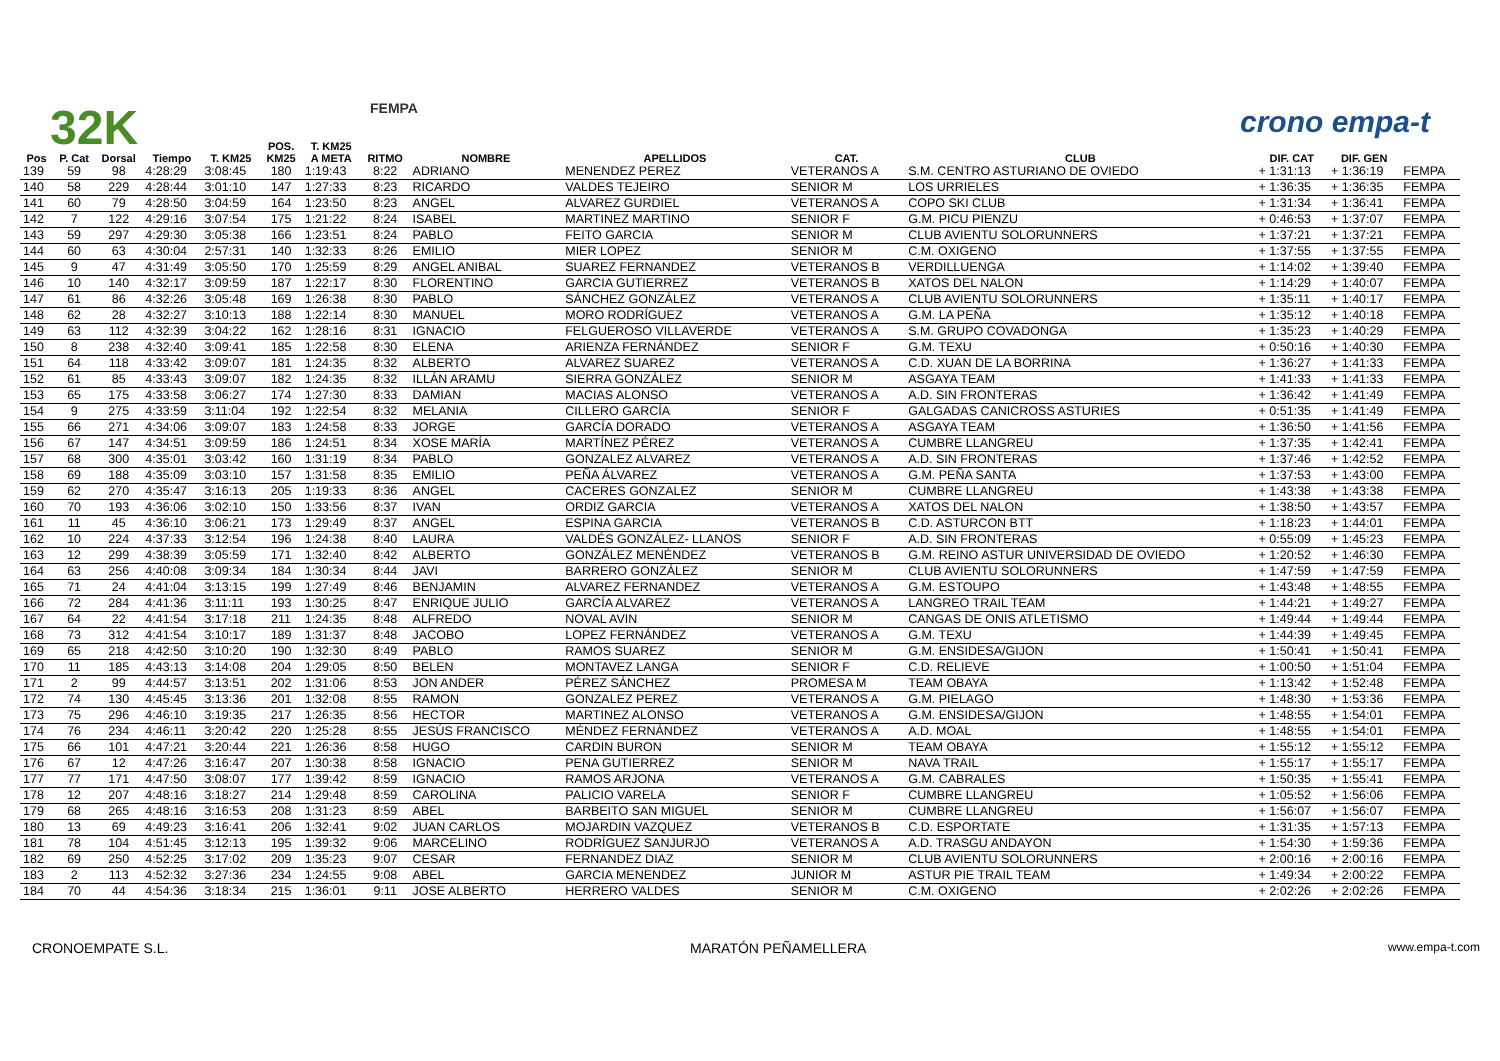32K FEMPA crono empa-t
| | | | | | POS. | T. KM25 | | | | | | | | |
| --- | --- | --- | --- | --- | --- | --- | --- | --- | --- | --- | --- | --- | --- | --- |
| Pos | P. Cat | Dorsal | Tiempo | T. KM25 | KM25 | A META | RITMO | NOMBRE | APELLIDOS | CAT. | CLUB | DIF. CAT | DIF. GEN | |
| 139 | 59 | 98 | 4:28:29 | 3:08:45 | 180 | 1:19:43 | 8:22 | ADRIANO | MENENDEZ PEREZ | VETERANOS A | S.M. CENTRO ASTURIANO DE OVIEDO | + 1:31:13 | + 1:36:19 | FEMPA |
| 140 | 58 | 229 | 4:28:44 | 3:01:10 | 147 | 1:27:33 | 8:23 | RICARDO | VALDES TEJEIRO | SENIOR M | LOS URRIELES | + 1:36:35 | + 1:36:35 | FEMPA |
| 141 | 60 | 79 | 4:28:50 | 3:04:59 | 164 | 1:23:50 | 8:23 | ANGEL | ALVAREZ GURDIEL | VETERANOS A | COPO SKI CLUB | + 1:31:34 | + 1:36:41 | FEMPA |
| 142 | 7 | 122 | 4:29:16 | 3:07:54 | 175 | 1:21:22 | 8:24 | ISABEL | MARTINEZ MARTINO | SENIOR F | G.M. PICU PIENZU | + 0:46:53 | + 1:37:07 | FEMPA |
| 143 | 59 | 297 | 4:29:30 | 3:05:38 | 166 | 1:23:51 | 8:24 | PABLO | FEITO GARCIA | SENIOR M | CLUB AVIENTU SOLORUNNERS | + 1:37:21 | + 1:37:21 | FEMPA |
| 144 | 60 | 63 | 4:30:04 | 2:57:31 | 140 | 1:32:33 | 8:26 | EMILIO | MIER LOPEZ | SENIOR M | C.M. OXIGENO | + 1:37:55 | + 1:37:55 | FEMPA |
| 145 | 9 | 47 | 4:31:49 | 3:05:50 | 170 | 1:25:59 | 8:29 | ANGEL ANIBAL | SUAREZ FERNANDEZ | VETERANOS B | VERDILLUENGA | + 1:14:02 | + 1:39:40 | FEMPA |
| 146 | 10 | 140 | 4:32:17 | 3:09:59 | 187 | 1:22:17 | 8:30 | FLORENTINO | GARCIA GUTIERREZ | VETERANOS B | XATOS DEL NALON | + 1:14:29 | + 1:40:07 | FEMPA |
| 147 | 61 | 86 | 4:32:26 | 3:05:48 | 169 | 1:26:38 | 8:30 | PABLO | SÁNCHEZ GONZÁLEZ | VETERANOS A | CLUB AVIENTU SOLORUNNERS | + 1:35:11 | + 1:40:17 | FEMPA |
| 148 | 62 | 28 | 4:32:27 | 3:10:13 | 188 | 1:22:14 | 8:30 | MANUEL | MORO RODRÍGUEZ | VETERANOS A | G.M. LA PEÑA | + 1:35:12 | + 1:40:18 | FEMPA |
| 149 | 63 | 112 | 4:32:39 | 3:04:22 | 162 | 1:28:16 | 8:31 | IGNACIO | FELGUEROSO VILLAVERDE | VETERANOS A | S.M. GRUPO COVADONGA | + 1:35:23 | + 1:40:29 | FEMPA |
| 150 | 8 | 238 | 4:32:40 | 3:09:41 | 185 | 1:22:58 | 8:30 | ELENA | ARIENZA FERNÁNDEZ | SENIOR F | G.M. TEXU | + 0:50:16 | + 1:40:30 | FEMPA |
| 151 | 64 | 118 | 4:33:42 | 3:09:07 | 181 | 1:24:35 | 8:32 | ALBERTO | ALVAREZ SUAREZ | VETERANOS A | C.D. XUAN DE LA BORRINA | + 1:36:27 | + 1:41:33 | FEMPA |
| 152 | 61 | 85 | 4:33:43 | 3:09:07 | 182 | 1:24:35 | 8:32 | ILLÁN ARAMU | SIERRA GONZÁLEZ | SENIOR M | ASGAYA TEAM | + 1:41:33 | + 1:41:33 | FEMPA |
| 153 | 65 | 175 | 4:33:58 | 3:06:27 | 174 | 1:27:30 | 8:33 | DAMIAN | MACIAS ALONSO | VETERANOS A | A.D. SIN FRONTERAS | + 1:36:42 | + 1:41:49 | FEMPA |
| 154 | 9 | 275 | 4:33:59 | 3:11:04 | 192 | 1:22:54 | 8:32 | MELANIA | CILLERO GARCÍA | SENIOR F | GALGADAS CANICROSS ASTURIES | + 0:51:35 | + 1:41:49 | FEMPA |
| 155 | 66 | 271 | 4:34:06 | 3:09:07 | 183 | 1:24:58 | 8:33 | JORGE | GARCÍA DORADO | VETERANOS A | ASGAYA TEAM | + 1:36:50 | + 1:41:56 | FEMPA |
| 156 | 67 | 147 | 4:34:51 | 3:09:59 | 186 | 1:24:51 | 8:34 | XOSE MARÍA | MARTÍNEZ PÉREZ | VETERANOS A | CUMBRE LLANGREU | + 1:37:35 | + 1:42:41 | FEMPA |
| 157 | 68 | 300 | 4:35:01 | 3:03:42 | 160 | 1:31:19 | 8:34 | PABLO | GONZALEZ ALVAREZ | VETERANOS A | A.D. SIN FRONTERAS | + 1:37:46 | + 1:42:52 | FEMPA |
| 158 | 69 | 188 | 4:35:09 | 3:03:10 | 157 | 1:31:58 | 8:35 | EMILIO | PEÑA ÁLVAREZ | VETERANOS A | G.M. PEÑA SANTA | + 1:37:53 | + 1:43:00 | FEMPA |
| 159 | 62 | 270 | 4:35:47 | 3:16:13 | 205 | 1:19:33 | 8:36 | ANGEL | CACERES GONZALEZ | SENIOR M | CUMBRE LLANGREU | + 1:43:38 | + 1:43:38 | FEMPA |
| 160 | 70 | 193 | 4:36:06 | 3:02:10 | 150 | 1:33:56 | 8:37 | IVAN | ORDIZ GARCIA | VETERANOS A | XATOS DEL NALON | + 1:38:50 | + 1:43:57 | FEMPA |
| 161 | 11 | 45 | 4:36:10 | 3:06:21 | 173 | 1:29:49 | 8:37 | ANGEL | ESPINA GARCIA | VETERANOS B | C.D. ASTURCON BTT | + 1:18:23 | + 1:44:01 | FEMPA |
| 162 | 10 | 224 | 4:37:33 | 3:12:54 | 196 | 1:24:38 | 8:40 | LAURA | VALDÉS GONZÁLEZ- LLANOS | SENIOR F | A.D. SIN FRONTERAS | + 0:55:09 | + 1:45:23 | FEMPA |
| 163 | 12 | 299 | 4:38:39 | 3:05:59 | 171 | 1:32:40 | 8:42 | ALBERTO | GONZÁLEZ MENÉNDEZ | VETERANOS B | G.M. REINO ASTUR UNIVERSIDAD DE OVIEDO | + 1:20:52 | + 1:46:30 | FEMPA |
| 164 | 63 | 256 | 4:40:08 | 3:09:34 | 184 | 1:30:34 | 8:44 | JAVI | BARRERO GONZÁLEZ | SENIOR M | CLUB AVIENTU SOLORUNNERS | + 1:47:59 | + 1:47:59 | FEMPA |
| 165 | 71 | 24 | 4:41:04 | 3:13:15 | 199 | 1:27:49 | 8:46 | BENJAMIN | ALVAREZ FERNANDEZ | VETERANOS A | G.M. ESTOUPO | + 1:43:48 | + 1:48:55 | FEMPA |
| 166 | 72 | 284 | 4:41:36 | 3:11:11 | 193 | 1:30:25 | 8:47 | ENRIQUE JULIO | GARCÍA ALVAREZ | VETERANOS A | LANGREO TRAIL TEAM | + 1:44:21 | + 1:49:27 | FEMPA |
| 167 | 64 | 22 | 4:41:54 | 3:17:18 | 211 | 1:24:35 | 8:48 | ALFREDO | NOVAL AVIN | SENIOR M | CANGAS DE ONIS ATLETISMO | + 1:49:44 | + 1:49:44 | FEMPA |
| 168 | 73 | 312 | 4:41:54 | 3:10:17 | 189 | 1:31:37 | 8:48 | JACOBO | LOPEZ FERNÁNDEZ | VETERANOS A | G.M. TEXU | + 1:44:39 | + 1:49:45 | FEMPA |
| 169 | 65 | 218 | 4:42:50 | 3:10:20 | 190 | 1:32:30 | 8:49 | PABLO | RAMOS SUAREZ | SENIOR M | G.M. ENSIDESA/GIJON | + 1:50:41 | + 1:50:41 | FEMPA |
| 170 | 11 | 185 | 4:43:13 | 3:14:08 | 204 | 1:29:05 | 8:50 | BELEN | MONTAVEZ LANGA | SENIOR F | C.D. RELIEVE | + 1:00:50 | + 1:51:04 | FEMPA |
| 171 | 2 | 99 | 4:44:57 | 3:13:51 | 202 | 1:31:06 | 8:53 | JON ANDER | PÉREZ SÁNCHEZ | PROMESA M | TEAM OBAYA | + 1:13:42 | + 1:52:48 | FEMPA |
| 172 | 74 | 130 | 4:45:45 | 3:13:36 | 201 | 1:32:08 | 8:55 | RAMON | GONZALEZ PEREZ | VETERANOS A | G.M. PIELAGO | + 1:48:30 | + 1:53:36 | FEMPA |
| 173 | 75 | 296 | 4:46:10 | 3:19:35 | 217 | 1:26:35 | 8:56 | HECTOR | MARTINEZ ALONSO | VETERANOS A | G.M. ENSIDESA/GIJON | + 1:48:55 | + 1:54:01 | FEMPA |
| 174 | 76 | 234 | 4:46:11 | 3:20:42 | 220 | 1:25:28 | 8:55 | JESÚS FRANCISCO | MÉNDEZ FERNÁNDEZ | VETERANOS A | A.D. MOAL | + 1:48:55 | + 1:54:01 | FEMPA |
| 175 | 66 | 101 | 4:47:21 | 3:20:44 | 221 | 1:26:36 | 8:58 | HUGO | CARDIN BURON | SENIOR M | TEAM OBAYA | + 1:55:12 | + 1:55:12 | FEMPA |
| 176 | 67 | 12 | 4:47:26 | 3:16:47 | 207 | 1:30:38 | 8:58 | IGNACIO | PENA GUTIERREZ | SENIOR M | NAVA TRAIL | + 1:55:17 | + 1:55:17 | FEMPA |
| 177 | 77 | 171 | 4:47:50 | 3:08:07 | 177 | 1:39:42 | 8:59 | IGNACIO | RAMOS ARJONA | VETERANOS A | G.M. CABRALES | + 1:50:35 | + 1:55:41 | FEMPA |
| 178 | 12 | 207 | 4:48:16 | 3:18:27 | 214 | 1:29:48 | 8:59 | CAROLINA | PALICIO VARELA | SENIOR F | CUMBRE LLANGREU | + 1:05:52 | + 1:56:06 | FEMPA |
| 179 | 68 | 265 | 4:48:16 | 3:16:53 | 208 | 1:31:23 | 8:59 | ABEL | BARBEITO SAN MIGUEL | SENIOR M | CUMBRE LLANGREU | + 1:56:07 | + 1:56:07 | FEMPA |
| 180 | 13 | 69 | 4:49:23 | 3:16:41 | 206 | 1:32:41 | 9:02 | JUAN CARLOS | MOJARDIN VAZQUEZ | VETERANOS B | C.D. ESPORTATE | + 1:31:35 | + 1:57:13 | FEMPA |
| 181 | 78 | 104 | 4:51:45 | 3:12:13 | 195 | 1:39:32 | 9:06 | MARCELINO | RODRÍGUEZ SANJURJO | VETERANOS A | A.D. TRASGU ANDAYON | + 1:54:30 | + 1:59:36 | FEMPA |
| 182 | 69 | 250 | 4:52:25 | 3:17:02 | 209 | 1:35:23 | 9:07 | CESAR | FERNANDEZ DIAZ | SENIOR M | CLUB AVIENTU SOLORUNNERS | + 2:00:16 | + 2:00:16 | FEMPA |
| 183 | 2 | 113 | 4:52:32 | 3:27:36 | 234 | 1:24:55 | 9:08 | ABEL | GARCIA MENENDEZ | JUNIOR M | ASTUR PIE TRAIL TEAM | + 1:49:34 | + 2:00:22 | FEMPA |
| 184 | 70 | 44 | 4:54:36 | 3:18:34 | 215 | 1:36:01 | 9:11 | JOSE ALBERTO | HERRERO VALDES | SENIOR M | C.M. OXIGENO | + 2:02:26 | + 2:02:26 | FEMPA |
CRONOEMPATE S.L. MARATÓN PEÑAMELLERA www.empa-t.com